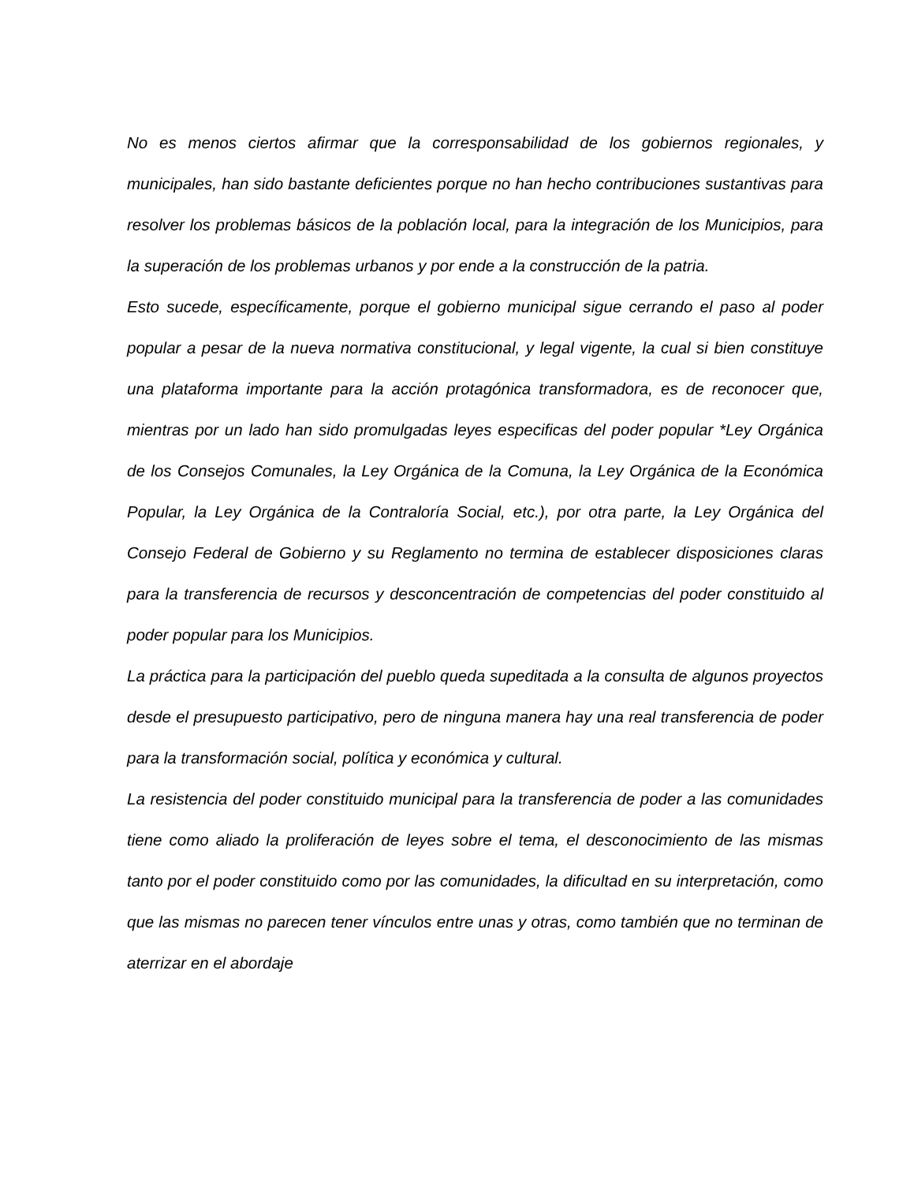No es menos ciertos afirmar que la corresponsabilidad de los gobiernos regionales, y municipales, han sido bastante deficientes porque no han hecho contribuciones sustantivas para resolver los problemas básicos de la población local, para la integración de los Municipios, para la superación de los problemas urbanos y por ende a la construcción de la patria.
Esto sucede, específicamente, porque el gobierno municipal sigue cerrando el paso al poder popular a pesar de la nueva normativa constitucional, y legal vigente, la cual si bien constituye una plataforma importante para la acción protagónica transformadora, es de reconocer que, mientras por un lado han sido promulgadas leyes especificas del poder popular *Ley Orgánica de los Consejos Comunales, la Ley Orgánica de la Comuna, la Ley Orgánica de la Económica Popular, la Ley Orgánica de la Contraloría Social, etc.), por otra parte, la Ley Orgánica del Consejo Federal de Gobierno y su Reglamento no termina de establecer disposiciones claras para la transferencia de recursos y desconcentración de competencias del poder constituido al poder popular para los Municipios.
La práctica para la participación del pueblo queda supeditada a la consulta de algunos proyectos desde el presupuesto participativo, pero de ninguna manera hay una real transferencia de poder para la transformación social, política y económica y cultural.
La resistencia del poder constituido municipal para la transferencia de poder a las comunidades tiene como aliado la proliferación de leyes sobre el tema, el desconocimiento de las mismas tanto por el poder constituido como por las comunidades, la dificultad en su interpretación, como que las mismas no parecen tener vínculos entre unas y otras, como también que no terminan de aterrizar en el abordaje